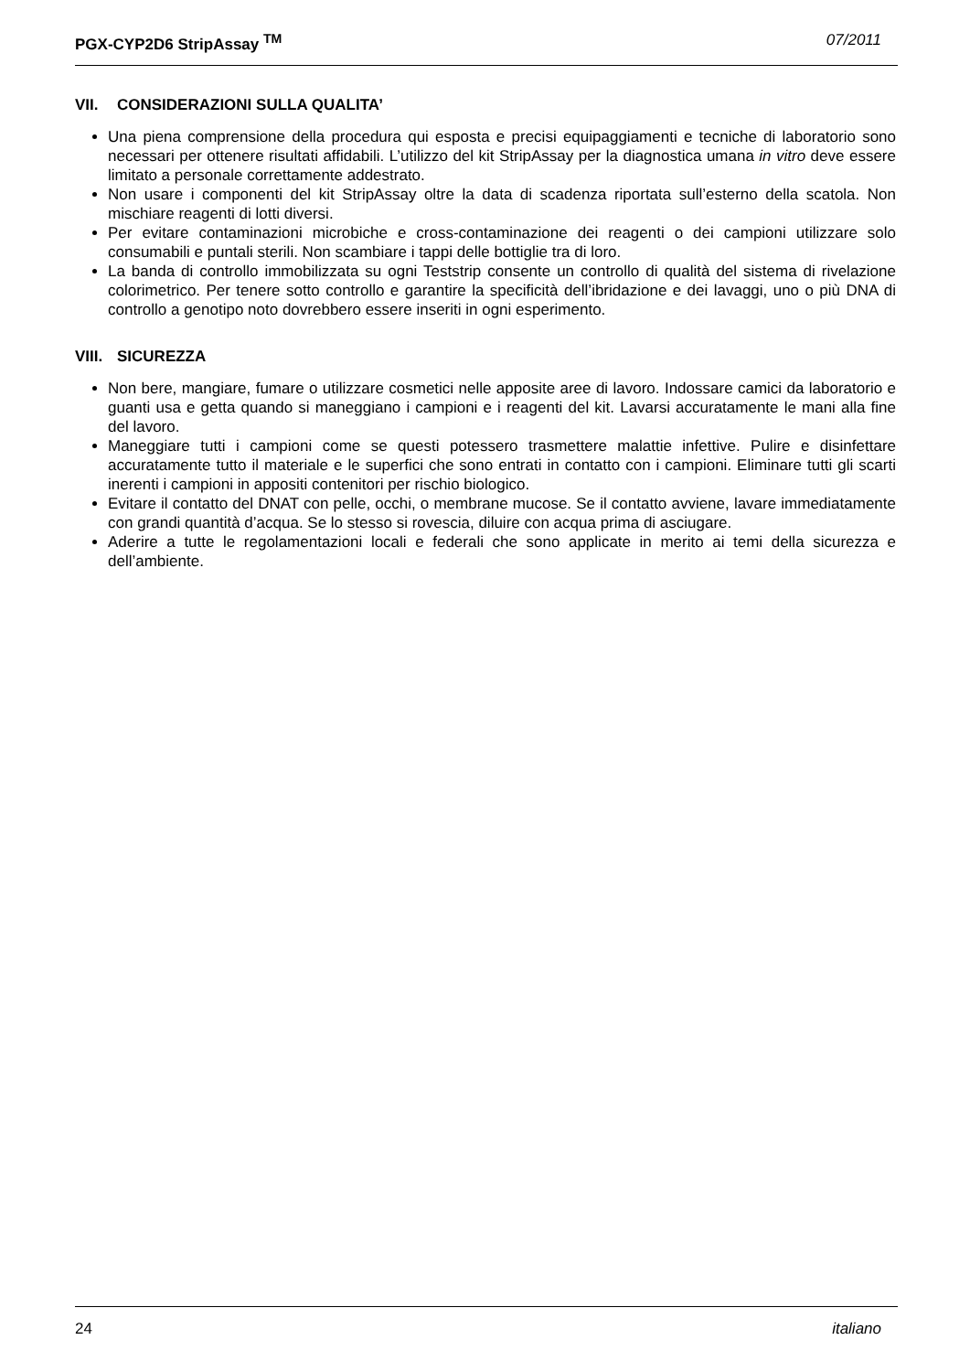PGX-CYP2D6 StripAssay <sup>TM</sup> 07/2011
VII. CONSIDERAZIONI SULLA QUALITA’
Una piena comprensione della procedura qui esposta e precisi equipaggiamenti e tecniche di laboratorio sono necessari per ottenere risultati affidabili. L’utilizzo del kit StripAssay per la diagnostica umana in vitro deve essere limitato a personale correttamente addestrato.
Non usare i componenti del kit StripAssay oltre la data di scadenza riportata sull’esterno della scatola. Non mischiare reagenti di lotti diversi.
Per evitare contaminazioni microbiche e cross-contaminazione dei reagenti o dei campioni utilizzare solo consumabili e puntali sterili. Non scambiare i tappi delle bottiglie tra di loro.
La banda di controllo immobilizzata su ogni Teststrip consente un controllo di qualità del sistema di rivelazione colorimetrico. Per tenere sotto controllo e garantire la specificità dell’ibridazione e dei lavaggi, uno o più DNA di controllo a genotipo noto dovrebbero essere inseriti in ogni esperimento.
VIII. SICUREZZA
Non bere, mangiare, fumare o utilizzare cosmetici nelle apposite aree di lavoro. Indossare camici da laboratorio e guanti usa e getta quando si maneggiano i campioni e i reagenti del kit. Lavarsi accuratamente le mani alla fine del lavoro.
Maneggiare tutti i campioni come se questi potessero trasmettere malattie infettive. Pulire e disinfettare accuratamente tutto il materiale e le superfici che sono entrati in contatto con i campioni. Eliminare tutti gli scarti inerenti i campioni in appositi contenitori per rischio biologico.
Evitare il contatto del DNAT con pelle, occhi, o membrane mucose. Se il contatto avviene, lavare immediatamente con grandi quantità d’acqua. Se lo stesso si rovescia, diluire con acqua prima di asciugare.
Aderire a tutte le regolamentazioni locali e federali che sono applicate in merito ai temi della sicurezza e dell’ambiente.
24 italiano